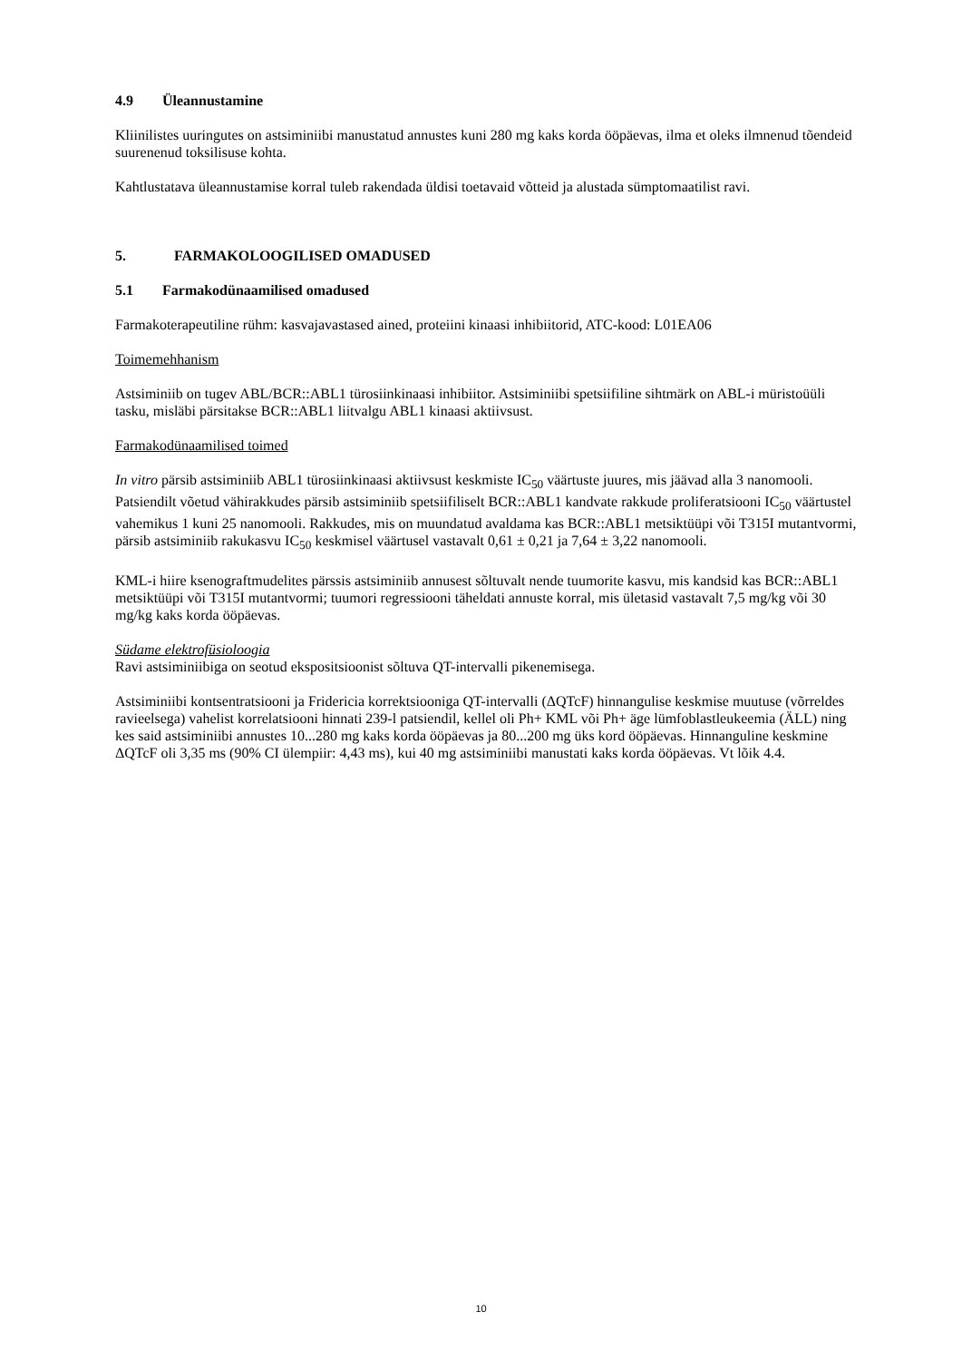4.9 Üleannustamine
Kliinilistes uuringutes on astsiminiibi manustatud annustes kuni 280 mg kaks korda ööpäevas, ilma et oleks ilmnenud tõendeid suurenenud toksilisuse kohta.
Kahtlustatava üleannustamise korral tuleb rakendada üldisi toetavaid võtteid ja alustada sümptomaatilist ravi.
5. FARMAKOLOOGILISED OMADUSED
5.1 Farmakodünaamilised omadused
Farmakoterapeutiline rühm: kasvajavastased ained, proteiini kinaasi inhibiitorid, ATC-kood: L01EA06
Toimemehhanism
Astsiminiib on tugev ABL/BCR::ABL1 türosiinkinaasi inhibiitor. Astsiminiibi spetsiifiline sihtmärk on ABL-i müristoüüli tasku, misläbi pärsitakse BCR::ABL1 liitvalgu ABL1 kinaasi aktiivsust.
Farmakodünaamilised toimed
In vitro pärsib astsiminiib ABL1 türosiinkinaasi aktiivsust keskmiste IC<sub>50</sub> väärtuste juures, mis jäävad alla 3 nanomooli. Patsiendilt võetud vähirakkudes pärsib astsiminiib spetsiifiliselt BCR::ABL1 kandvate rakkude proliferatsiooni IC<sub>50</sub> väärtustel vahemikus 1 kuni 25 nanomooli. Rakkudes, mis on muundatud avaldama kas BCR::ABL1 metsiktüüpi või T315I mutantvormi, pärsib astsiminiib rakukasvu IC<sub>50</sub> keskmisel väärtusel vastavalt 0,61 ± 0,21 ja 7,64 ± 3,22 nanomooli.
KML-i hiire ksenograftmudelites pärssis astsiminiib annusest sõltuvalt nende tuumorite kasvu, mis kandsid kas BCR::ABL1 metsiktüüpi või T315I mutantvormi; tuumori regressiooni täheldati annuste korral, mis ületasid vastavalt 7,5 mg/kg või 30 mg/kg kaks korda ööpäevas.
Südame elektrofüsioloogia
Ravi astsiminiibiga on seotud ekspositsioonist sõltuva QT-intervalli pikenemisega.
Astsiminiibi kontsentratsiooni ja Fridericia korrektsiooniga QT-intervalli (ΔQTcF) hinnangulise keskmise muutuse (võrreldes ravieelsega) vahelist korrelatsiooni hinnati 239-l patsiendil, kellel oli Ph+ KML või Ph+ äge lümfoblastleukeemia (ÄLL) ning kes said astsiminiibi annustes 10...280 mg kaks korda ööpäevas ja 80...200 mg üks kord ööpäevas. Hinnanguline keskmine ΔQTcF oli 3,35 ms (90% CI ülempiir: 4,43 ms), kui 40 mg astsiminiibi manustati kaks korda ööpäevas. Vt lõik 4.4.
10